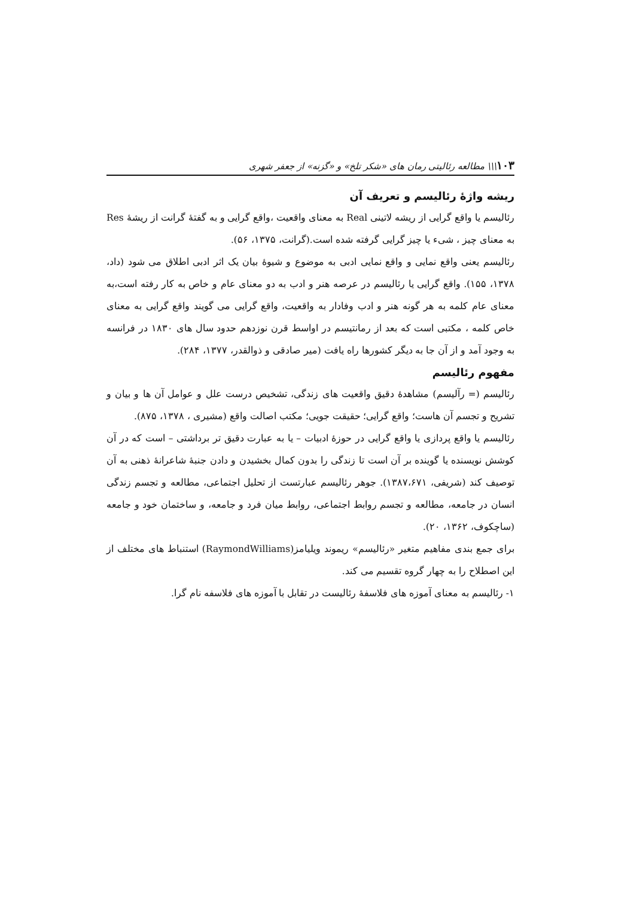۱۰۳\\\ مطالعه رئالیتی رمان های «شکر تلخ» و «گزنه» از جعفر شهری
ریشه واژهٔ رئالیسم و تعریف آن
رئالیسم یا واقع گرایی از ریشه لاتینی Real به معنای واقعیت ،واقع گرایی و به گفتهٔ گرانت از ریشهٔ Res به معنای چیز ، شیء یا چیز گرایی گرفته شده است.(گرانت، ۱۳۷۵، ۵۶).
رئالیسم یعنی واقع نمایی و واقع نمایی ادبی به موضوع و شیوهٔ بیان یک اثر ادبی اطلاق می شود (داد، ۱۳۷۸، ۱۵۵). واقع گرایی یا رئالیسم در عرصه هنر و ادب به دو معنای عام و خاص به کار رفته است،به معنای عام کلمه به هر گونه هنر و ادب وفادار به واقعیت، واقع گرایی می گویند واقع گرایی به معنای خاص کلمه ، مکتبی است که بعد از رمانتیسم در اواسط قرن نوزدهم حدود سال های ۱۸۳۰ در فرانسه به وجود آمد و از آن جا به دیگر کشورها راه یافت (میر صادقی و ذوالقدر، ۱۳۷۷، ۲۸۴).
مفهوم رئالیسم
رئالیسم (= رآلیسم) مشاهدهٔ دقیق واقعیت های زندگی، تشخیص درست علل و عوامل آن ها و بیان و تشریح و تجسم آن هاست؛ واقع گرایی؛ حقیقت جویی؛ مکتب اصالت واقع (مشیری ، ۱۳۷۸، ۸۷۵).
رئالیسم یا واقع پردازی یا واقع گرایی در حوزهٔ ادبیات – یا به عبارت دقیق تر برداشتی – است که در آن کوشش نویسنده یا گوینده بر آن است تا زندگی را بدون کمال بخشیدن و دادن جنبهٔ شاعرانهٔ ذهنی به آن توصیف کند (شریفی، ۱۳۸۷،۶۷۱). جوهر رئالیسم عبارتست از تحلیل اجتماعی، مطالعه و تجسم زندگی انسان در جامعه، مطالعه و تجسم روابط اجتماعی، روابط میان فرد و جامعه، و ساختمان خود و جامعه (ساچکوف، ۱۳۶۲، ۲۰).
برای جمع بندی مفاهیم متغیر «رئالیسم» ریموند ویلیامز(RaymondWilliams) استنباط های مختلف از این اصطلاح را به چهار گروه تقسیم می کند.
۱- رئالیسم به معنای آموزه های فلاسفهٔ رئالیست در تقابل با آموزه های فلاسفه نام گرا.